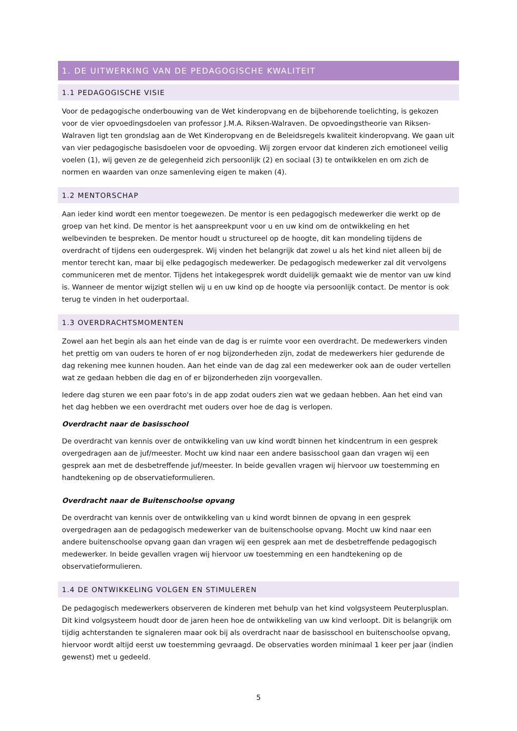1. DE UITWERKING VAN DE PEDAGOGISCHE KWALITEIT
1.1 PEDAGOGISCHE VISIE
Voor de pedagogische onderbouwing van de Wet kinderopvang en de bijbehorende toelichting, is gekozen voor de vier opvoedingsdoelen van professor J.M.A. Riksen-Walraven. De opvoedingstheorie van Riksen-Walraven ligt ten grondslag aan de Wet Kinderopvang en de Beleidsregels kwaliteit kinderopvang. We gaan uit van vier pedagogische basisdoelen voor de opvoeding. Wij zorgen ervoor dat kinderen zich emotioneel veilig voelen (1), wij geven ze de gelegenheid zich persoonlijk (2) en sociaal (3) te ontwikkelen en om zich de normen en waarden van onze samenleving eigen te maken (4).
1.2 MENTORSCHAP
Aan ieder kind wordt een mentor toegewezen. De mentor is een pedagogisch medewerker die werkt op de groep van het kind. De mentor is het aanspreekpunt voor u en uw kind om de ontwikkeling en het welbevinden te bespreken. De mentor houdt u structureel op de hoogte, dit kan mondeling tijdens de overdracht of tijdens een oudergesprek. Wij vinden het belangrijk dat zowel u als het kind niet alleen bij de mentor terecht kan, maar bij elke pedagogisch medewerker. De pedagogisch medewerker zal dit vervolgens communiceren met de mentor. Tijdens het intakegesprek wordt duidelijk gemaakt wie de mentor van uw kind is. Wanneer de mentor wijzigt stellen wij u en uw kind op de hoogte via persoonlijk contact. De mentor is ook terug te vinden in het ouderportaal.
1.3 OVERDRACHTSMOMENTEN
Zowel aan het begin als aan het einde van de dag is er ruimte voor een overdracht. De medewerkers vinden het prettig om van ouders te horen of er nog bijzonderheden zijn, zodat de medewerkers hier gedurende de dag rekening mee kunnen houden. Aan het einde van de dag zal een medewerker ook aan de ouder vertellen wat ze gedaan hebben die dag en of er bijzonderheden zijn voorgevallen.
Iedere dag sturen we een paar foto's in de app zodat ouders zien wat we gedaan hebben. Aan het eind van het dag hebben we een overdracht met ouders over hoe de dag is verlopen.
Overdracht naar de basisschool
De overdracht van kennis over de ontwikkeling van uw kind wordt binnen het kindcentrum in een gesprek overgedragen aan de juf/meester. Mocht uw kind naar een andere basisschool gaan dan vragen wij een gesprek aan met de desbetreffende juf/meester. In beide gevallen vragen wij hiervoor uw toestemming en handtekening op de observatieformulieren.
Overdracht naar de Buitenschoolse opvang
De overdracht van kennis over de ontwikkeling van u kind wordt binnen de opvang in een gesprek overgedragen aan de pedagogisch medewerker van de buitenschoolse opvang. Mocht uw kind naar een andere buitenschoolse opvang gaan dan vragen wij een gesprek aan met de desbetreffende pedagogisch medewerker. In beide gevallen vragen wij hiervoor uw toestemming en een handtekening op de observatieformulieren.
1.4 DE ONTWIKKELING VOLGEN EN STIMULEREN
De pedagogisch medewerkers observeren de kinderen met behulp van het kind volgsysteem Peuterplusplan. Dit kind volgsysteem houdt door de jaren heen hoe de ontwikkeling van uw kind verloopt. Dit is belangrijk om tijdig achterstanden te signaleren maar ook bij als overdracht naar de basisschool en buitenschoolse opvang, hiervoor wordt altijd eerst uw toestemming gevraagd. De observaties worden minimaal 1 keer per jaar (indien gewenst) met u gedeeld.
5